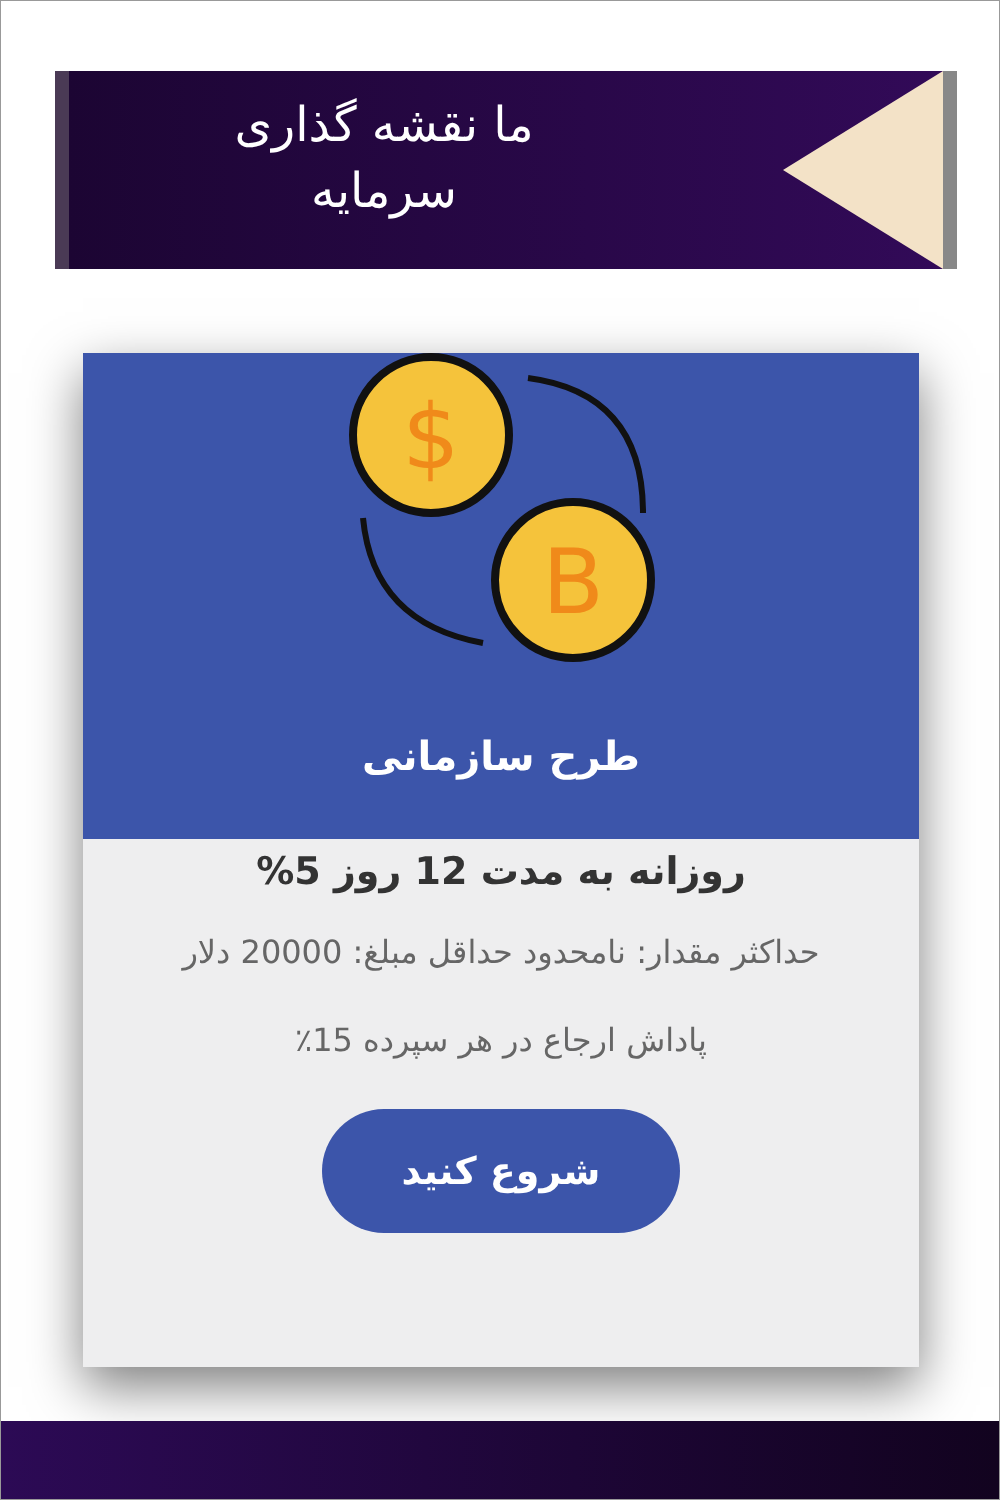ما نقشه گذاری سرمایه
$
B
طرح سازمانی
روزانه به مدت 12 روز 5%
حداکثر مقدار: نامحدود حداقل مبلغ: 20000 دلار
پاداش ارجاع در هر سپرده 15٪
شروع کنید